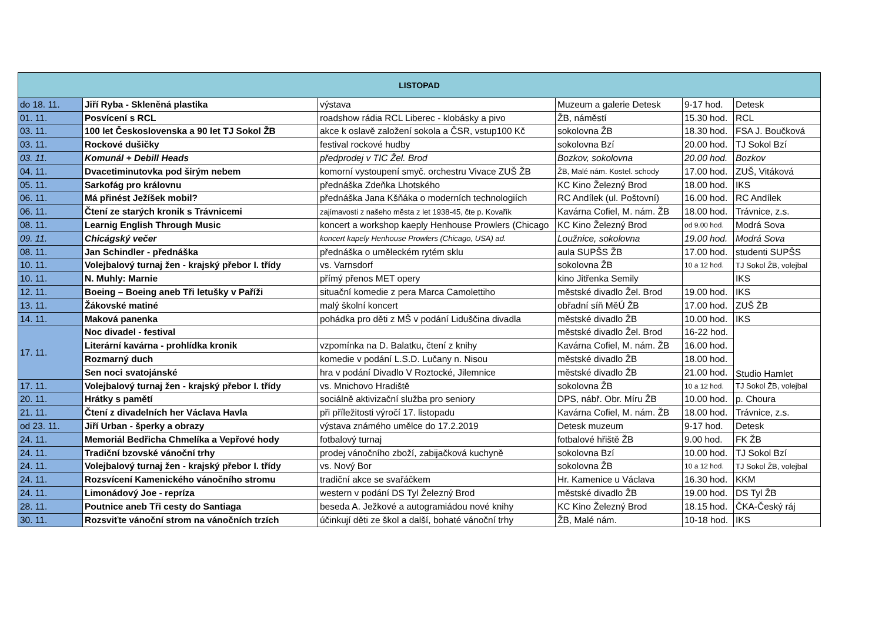| LISTOPAD | | | | | |
| --- | --- | --- | --- | --- | --- |
| do 18. 11. | Jiří Ryba - Skleněná plastika | výstava | Muzeum a galerie Detesk | 9-17 hod. | Detesk |
| 01. 11. | Posvícení s RCL | roadshow rádia RCL Liberec - klobásky a pivo | ŽB, náměstí | 15.30 hod. | RCL |
| 03. 11. | 100 let Československa a 90 let TJ Sokol ŽB | akce k oslavě založení sokola a ČSR, vstup100 Kč | sokolovna ŽB | 18.30 hod. | FSA J. Boučková |
| 03. 11. | Rockové dušičky | festival rockové hudby | sokolovna Bzí | 20.00 hod. | TJ Sokol Bzí |
| 03. 11. | Komunál + Debill Heads | předprodej v TIC Žel. Brod | Bozkov, sokolovna | 20.00 hod. | Bozkov |
| 04. 11. | Dvacetiminutovka pod širým nebem | komorní vystoupení smyč. orchestru Vivace ZUŠ ŽB | ŽB, Malé nám. Kostel. schody | 17.00 hod. | ZUŠ, Vitáková |
| 05. 11. | Sarkofág pro královnu | přednáška Zdeňka Lhotského | KC Kino Železný Brod | 18.00 hod. | IKS |
| 06. 11. | Má přinést Ježíšek mobil? | přednáška Jana Kšňáka o moderních technologiích | RC Andílek (ul. Poštovní) | 16.00 hod. | RC Andílek |
| 06. 11. | Čtení ze starých kronik s Trávnicemi | zajímavosti z našeho města z let 1938-45, čte p. Kovařík | Kavárna Cofiel, M. nám. ŽB | 18.00 hod. | Trávnice, z.s. |
| 08. 11. | Learnig English Through Music | koncert a workshop kaeply Henhouse Prowlers (Chicago | KC Kino Železný Brod | od 9.00 hod. | Modrá Sova |
| 09. 11. | Chicágský večer | koncert kapely Henhouse Prowlers (Chicago, USA) ad. | Loužnice, sokolovna | 19.00 hod. | Modrá Sova |
| 08. 11. | Jan Schindler - přednáška | přednáška o uměleckém rytém sklu | aula SUPŠS ŽB | 17.00 hod. | studenti SUPŠS |
| 10. 11. | Volejbalový turnaj žen - krajský přebor I. třídy | vs. Varnsdorf | sokolovna ŽB | 10 a 12 hod. | TJ Sokol ŽB, volejbal |
| 10. 11. | N. Muhly: Marnie | přímý přenos MET opery | kino Jitřenka Semily | | IKS |
| 12. 11. | Boeing – Boeing aneb Tři letušky v Paříži | situační komedie z pera Marca Camolettiho | městské divadlo Žel. Brod | 19.00 hod. | IKS |
| 13. 11. | Žákovské matiné | malý školní koncert | obřadní síň MěÚ ŽB | 17.00 hod. | ZUŠ ŽB |
| 14. 11. | Maková panenka | pohádka pro děti z MŠ v podání Liduščina divadla | městské divadlo ŽB | 10.00 hod. | IKS |
| 17. 11. | Noc divadel - festival | | městské divadlo Žel. Brod | 16-22 hod. | Studio Hamlet |
| | Literární kavárna - prohlídka kronik | vzpomínka na D. Balatku, čtení z knihy | Kavárna Cofiel, M. nám. ŽB | 16.00 hod. | |
| | Rozmarný duch | komedie v podání L.S.D. Lučany n. Nisou | městské divadlo ŽB | 18.00 hod. | |
| | Sen noci svatojánské | hra v podání Divadlo V Roztocké, Jilemnice | městské divadlo ŽB | 21.00 hod. | |
| 17. 11. | Volejbalový turnaj žen - krajský přebor I. třídy | vs. Mnichovo Hradiště | sokolovna ŽB | 10 a 12 hod. | TJ Sokol ŽB, volejbal |
| 20. 11. | Hrátky s pamětí | sociálně aktivizační služba pro seniory | DPS, nábř. Obr. Míru ŽB | 10.00 hod. | p. Choura |
| 21. 11. | Čtení z divadelních her Václava Havla | při příležitosti výročí 17. listopadu | Kavárna Cofiel, M. nám. ŽB | 18.00 hod. | Trávnice, z.s. |
| od 23. 11. | Jiří Urban - šperky a obrazy | výstava známého umělce do 17.2.2019 | Detesk muzeum | 9-17 hod. | Detesk |
| 24. 11. | Memoriál Bedřicha Chmelíka a Vepřové hody | fotbalový turnaj | fotbalové hřiště ŽB | 9.00 hod. | FK ŽB |
| 24. 11. | Tradiční bzovské vánoční trhy | prodej vánočního zboží, zabijačková kuchyně | sokolovna Bzí | 10.00 hod. | TJ Sokol Bzí |
| 24. 11. | Volejbalový turnaj žen - krajský přebor I. třídy | vs. Nový Bor | sokolovna ŽB | 10 a 12 hod. | TJ Sokol ŽB, volejbal |
| 24. 11. | Rozsvícení Kamenického vánočního stromu | tradiční akce se svařáčkem | Hr. Kamenice u Václava | 16.30 hod. | KKM |
| 24. 11. | Limonádový Joe - repríza | western v podání DS Tyl Železný Brod | městské divadlo ŽB | 19.00 hod. | DS Tyl ŽB |
| 28. 11. | Poutnice aneb Tři cesty do Santiaga | beseda A. Ježkové a autogramiádou nové knihy | KC Kino Železný Brod | 18.15 hod. | ČKA-Český ráj |
| 30. 11. | Rozsviťte vánoční strom na vánočních trzích | účinkují děti ze škol a další, bohaté vánoční trhy | ŽB, Malé nám. | 10-18 hod. | IKS |